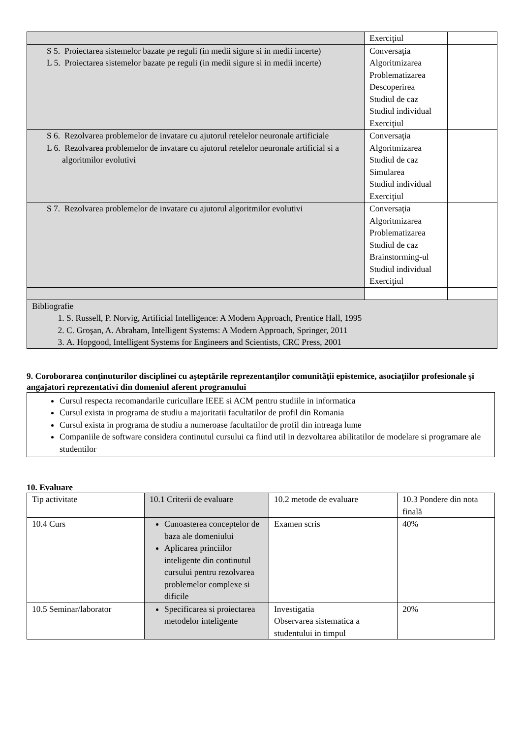| | Exerciţiul | |
| S 5. Proiectarea sistemelor bazate pe reguli (in medii sigure si in medii incerte) L 5. Proiectarea sistemelor bazate pe reguli (in medii sigure si in medii incerte) | Conversaţia Algoritmizarea Problematizarea Descoperirea Studiul de caz Studiul individual Exerciţiul | |
| S 6. Rezolvarea problemelor de invatare cu ajutorul retelelor neuronale artificiale L 6. Rezolvarea problemelor de invatare cu ajutorul retelelor neuronale artificial si a algoritmilor evolutivi | Conversaţia Algoritmizarea Studiul de caz Simularea Studiul individual Exerciţiul | |
| S 7. Rezolvarea problemelor de invatare cu ajutorul algoritmilor evolutivi | Conversaţia Algoritmizarea Problematizarea Studiul de caz Brainstorming-ul Studiul individual Exerciţiul | |
| Bibliografie 1. S. Russell, P. Norvig, Artificial Intelligence: A Modern Approach, Prentice Hall, 1995 2. C. Groşan, A. Abraham, Intelligent Systems: A Modern Approach, Springer, 2011 3. A. Hopgood, Intelligent Systems for Engineers and Scientists, CRC Press, 2001 | | |
9. Coroborarea conţinuturilor disciplinei cu aşteptările reprezentanţilor comunităţii epistemice, asociaţiilor profesionale şi angajatori reprezentativi din domeniul aferent programului
Cursul respecta recomandarile curicullare IEEE si ACM pentru studiile in informatica
Cursul exista in programa de studiu a majoritatii facultatilor de profil din Romania
Cursul exista in programa de studiu a numeroase facultatilor de profil din intreaga lume
Companiile de software considera continutul cursului ca fiind util in dezvoltarea abilitatilor de modelare si programare ale studentilor
10. Evaluare
| Tip activitate | 10.1 Criterii de evaluare | 10.2 metode de evaluare | 10.3 Pondere din nota finală |
| 10.4 Curs | Cunoasterea conceptelor de baza ale domeniului Aplicarea princiilor inteligente din continutul cursului pentru rezolvarea problemelor complexe si dificile | Examen scris | 40% |
| 10.5 Seminar/laborator | Specificarea si proiectarea metodelor inteligente | Investigatia Observarea sistematica a studentului in timpul | 20% |